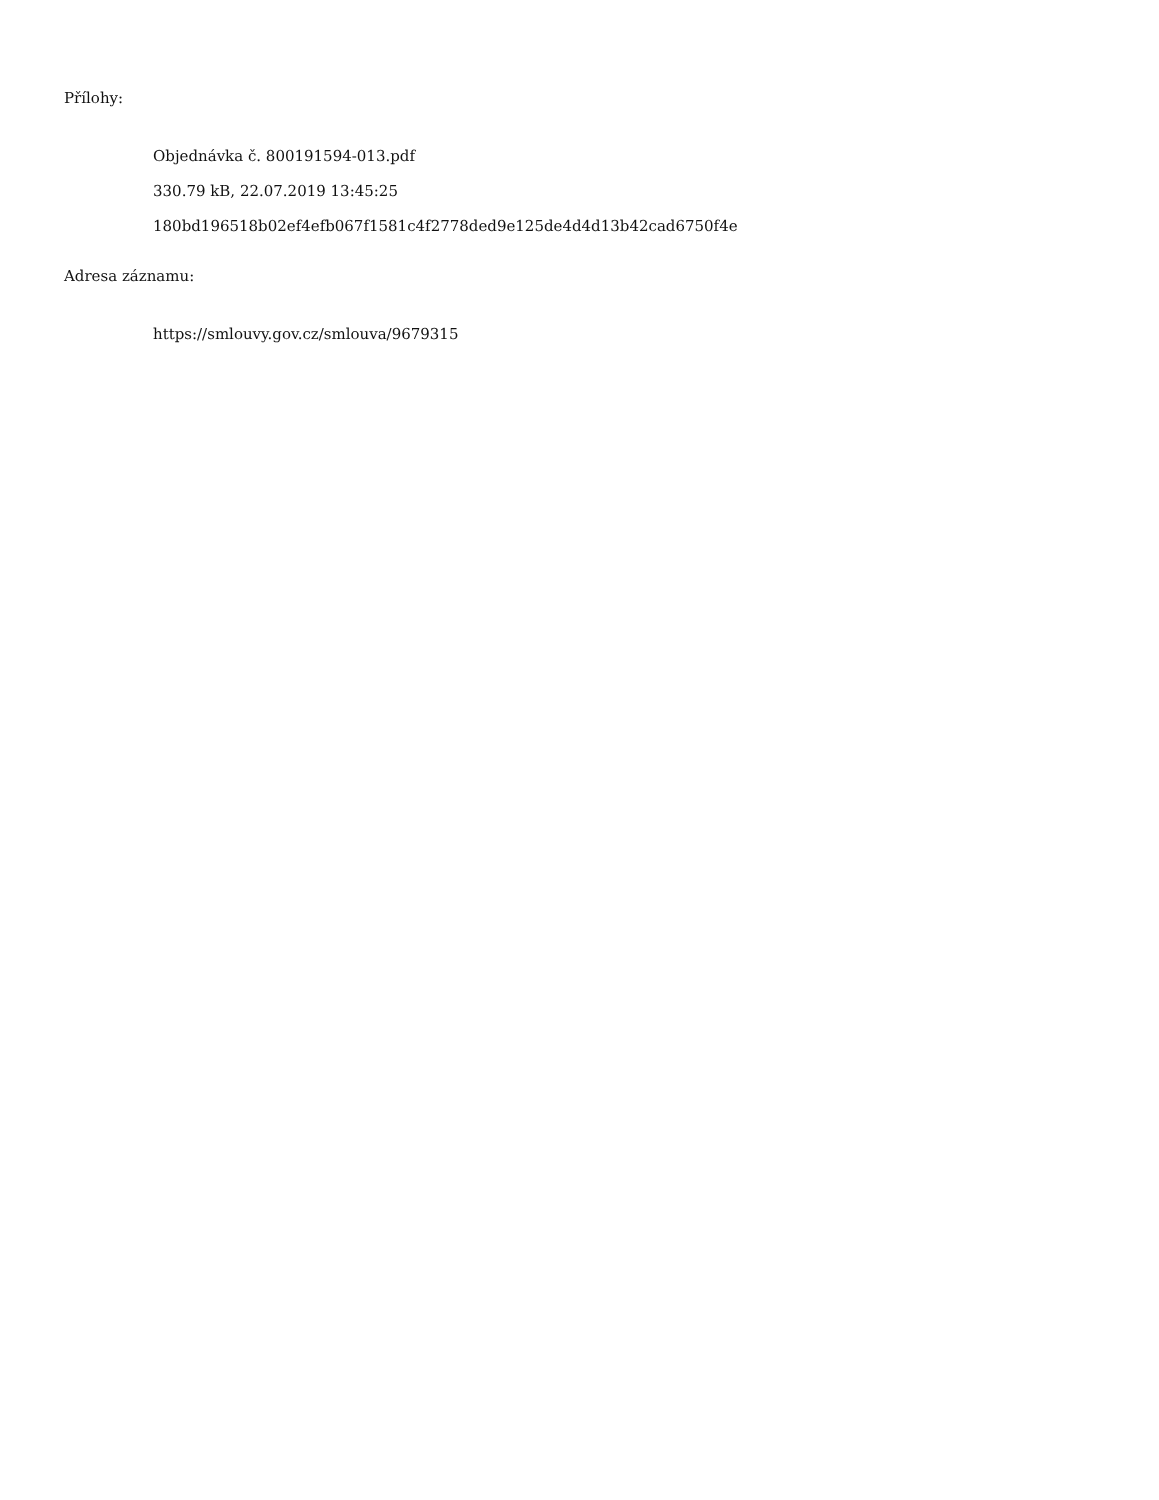Přílohy:
Objednávka č. 800191594-013.pdf
330.79 kB, 22.07.2019 13:45:25
180bd196518b02ef4efb067f1581c4f2778ded9e125de4d4d13b42cad6750f4e
Adresa záznamu:
https://smlouvy.gov.cz/smlouva/9679315